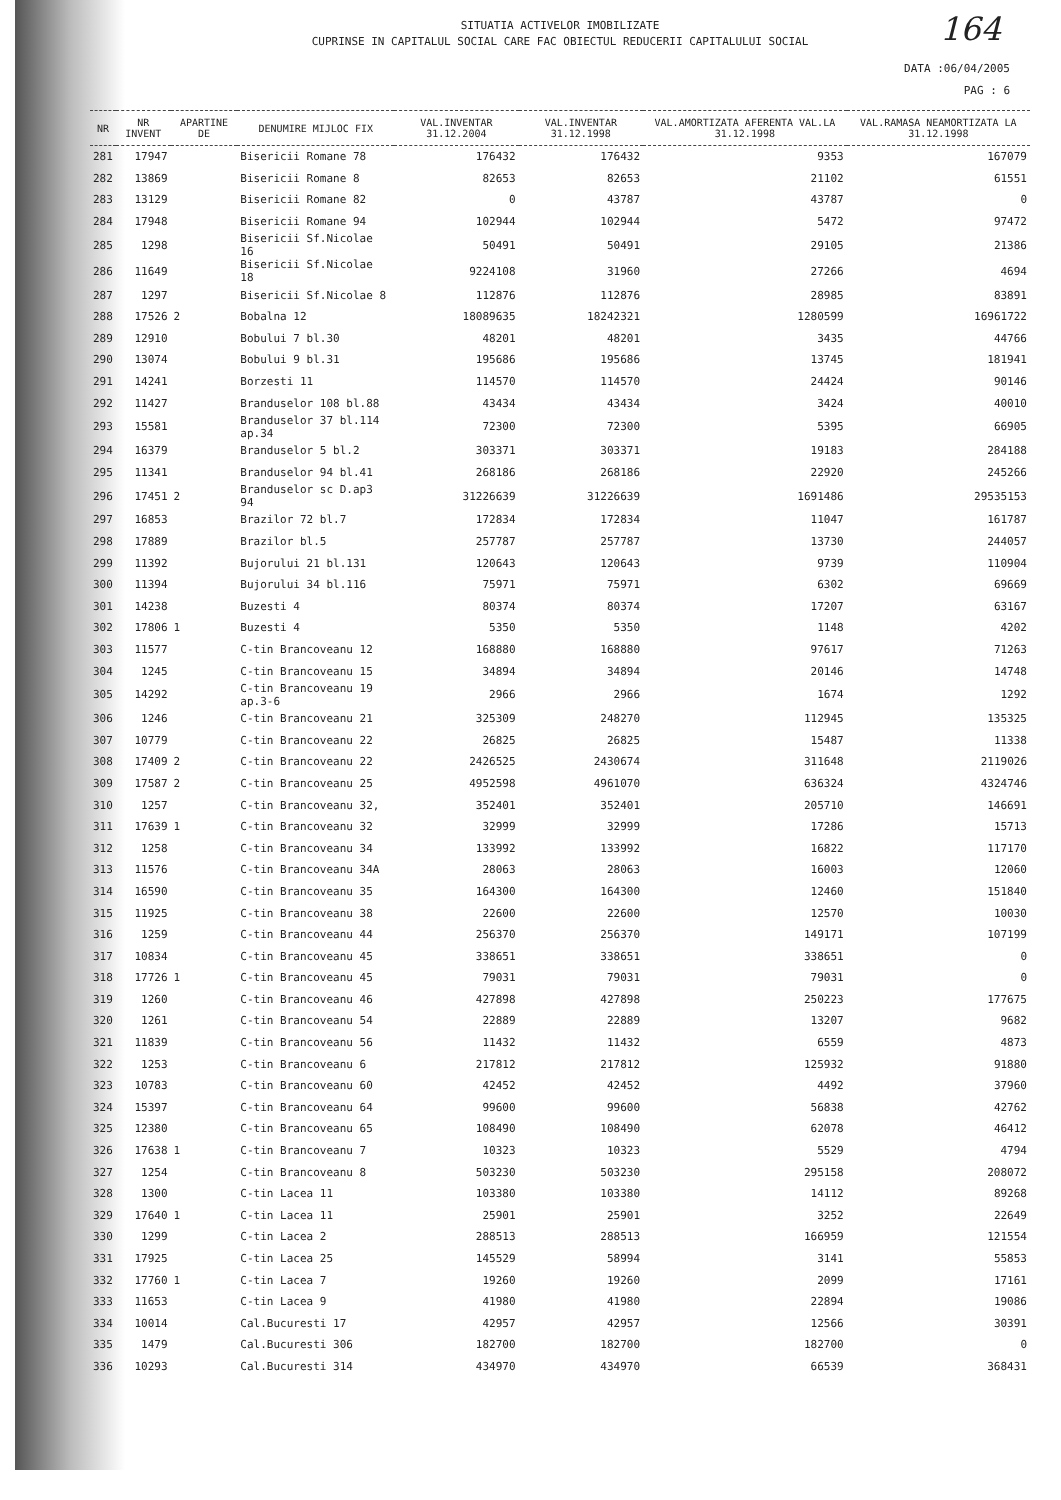164
SITUATIA ACTIVELOR IMOBILIZATE
CUPRINSE IN CAPITALUL SOCIAL CARE FAC OBIECTUL REDUCERII CAPITALULUI SOCIAL
DATA :06/04/2005
PAG : 6
| NR | NR INVENT | APARTINE DE | DENUMIRE MIJLOC FIX | VAL.INVENTAR 31.12.2004 | VAL.INVENTAR 31.12.1998 | VAL.AMORTIZATA AFERENTA VAL.LA 31.12.1998 | VAL.RAMASA NEAMORTIZATA LA 31.12.1998 |
| --- | --- | --- | --- | --- | --- | --- | --- |
| 281 | 17947 | | Bisericii Romane 78 | 176432 | 176432 | 9353 | 167079 |
| 282 | 13869 | | Bisericii Romane 8 | 82653 | 82653 | 21102 | 61551 |
| 283 | 13129 | | Bisericii Romane 82 | 0 | 43787 | 43787 | 0 |
| 284 | 17948 | | Bisericii Romane 94 | 102944 | 102944 | 5472 | 97472 |
| 285 | 1298 | | Bisericii Sf.Nicolae 16 | 50491 | 50491 | 29105 | 21386 |
| 286 | 11649 | | Bisericii Sf.Nicolae 18 | 9224108 | 31960 | 27266 | 4694 |
| 287 | 1297 | | Bisericii Sf.Nicolae 8 | 112876 | 112876 | 28985 | 83891 |
| 288 | 17526 | 2 | Bobalna 12 | 18089635 | 18242321 | 1280599 | 16961722 |
| 289 | 12910 | | Bobului 7 bl.30 | 48201 | 48201 | 3435 | 44766 |
| 290 | 13074 | | Bobului 9 bl.31 | 195686 | 195686 | 13745 | 181941 |
| 291 | 14241 | | Borzesti 11 | 114570 | 114570 | 24424 | 90146 |
| 292 | 11427 | | Branduselor 108 bl.88 | 43434 | 43434 | 3424 | 40010 |
| 293 | 15581 | | Branduselor 37 bl.114 ap.34 | 72300 | 72300 | 5395 | 66905 |
| 294 | 16379 | | Branduselor 5 bl.2 | 303371 | 303371 | 19183 | 284188 |
| 295 | 11341 | | Branduselor 94 bl.41 | 268186 | 268186 | 22920 | 245266 |
| 296 | 17451 | 2 | Branduselor sc D.ap3 94 | 31226639 | 31226639 | 1691486 | 29535153 |
| 297 | 16853 | | Brazilor 72 bl.7 | 172834 | 172834 | 11047 | 161787 |
| 298 | 17889 | | Brazilor bl.5 | 257787 | 257787 | 13730 | 244057 |
| 299 | 11392 | | Bujorului 21 bl.131 | 120643 | 120643 | 9739 | 110904 |
| 300 | 11394 | | Bujorului 34 bl.116 | 75971 | 75971 | 6302 | 69669 |
| 301 | 14238 | | Buzesti 4 | 80374 | 80374 | 17207 | 63167 |
| 302 | 17806 | 1 | Buzesti 4 | 5350 | 5350 | 1148 | 4202 |
| 303 | 11577 | | C-tin Brancoveanu 12 | 168880 | 168880 | 97617 | 71263 |
| 304 | 1245 | | C-tin Brancoveanu 15 | 34894 | 34894 | 20146 | 14748 |
| 305 | 14292 | | C-tin Brancoveanu 19 ap.3-6 | 2966 | 2966 | 1674 | 1292 |
| 306 | 1246 | | C-tin Brancoveanu 21 | 325309 | 248270 | 112945 | 135325 |
| 307 | 10779 | | C-tin Brancoveanu 22 | 26825 | 26825 | 15487 | 11338 |
| 308 | 17409 | 2 | C-tin Brancoveanu 22 | 2426525 | 2430674 | 311648 | 2119026 |
| 309 | 17587 | 2 | C-tin Brancoveanu 25 | 4952598 | 4961070 | 636324 | 4324746 |
| 310 | 1257 | | C-tin Brancoveanu 32, | 352401 | 352401 | 205710 | 146691 |
| 311 | 17639 | 1 | C-tin Brancoveanu 32 | 32999 | 32999 | 17286 | 15713 |
| 312 | 1258 | | C-tin Brancoveanu 34 | 133992 | 133992 | 16822 | 117170 |
| 313 | 11576 | | C-tin Brancoveanu 34A | 28063 | 28063 | 16003 | 12060 |
| 314 | 16590 | | C-tin Brancoveanu 35 | 164300 | 164300 | 12460 | 151840 |
| 315 | 11925 | | C-tin Brancoveanu 38 | 22600 | 22600 | 12570 | 10030 |
| 316 | 1259 | | C-tin Brancoveanu 44 | 256370 | 256370 | 149171 | 107199 |
| 317 | 10834 | | C-tin Brancoveanu 45 | 338651 | 338651 | 338651 | 0 |
| 318 | 17726 | 1 | C-tin Brancoveanu 45 | 79031 | 79031 | 79031 | 0 |
| 319 | 1260 | | C-tin Brancoveanu 46 | 427898 | 427898 | 250223 | 177675 |
| 320 | 1261 | | C-tin Brancoveanu 54 | 22889 | 22889 | 13207 | 9682 |
| 321 | 11839 | | C-tin Brancoveanu 56 | 11432 | 11432 | 6559 | 4873 |
| 322 | 1253 | | C-tin Brancoveanu 6 | 217812 | 217812 | 125932 | 91880 |
| 323 | 10783 | | C-tin Brancoveanu 60 | 42452 | 42452 | 4492 | 37960 |
| 324 | 15397 | | C-tin Brancoveanu 64 | 99600 | 99600 | 56838 | 42762 |
| 325 | 12380 | | C-tin Brancoveanu 65 | 108490 | 108490 | 62078 | 46412 |
| 326 | 17638 | 1 | C-tin Brancoveanu 7 | 10323 | 10323 | 5529 | 4794 |
| 327 | 1254 | | C-tin Brancoveanu 8 | 503230 | 503230 | 295158 | 208072 |
| 328 | 1300 | | C-tin Lacea 11 | 103380 | 103380 | 14112 | 89268 |
| 329 | 17640 | 1 | C-tin Lacea 11 | 25901 | 25901 | 3252 | 22649 |
| 330 | 1299 | | C-tin Lacea 2 | 288513 | 288513 | 166959 | 121554 |
| 331 | 17925 | | C-tin Lacea 25 | 145529 | 58994 | 3141 | 55853 |
| 332 | 17760 | 1 | C-tin Lacea 7 | 19260 | 19260 | 2099 | 17161 |
| 333 | 11653 | | C-tin Lacea 9 | 41980 | 41980 | 22894 | 19086 |
| 334 | 10014 | | Cal.Bucuresti 17 | 42957 | 42957 | 12566 | 30391 |
| 335 | 1479 | | Cal.Bucuresti 306 | 182700 | 182700 | 182700 | 0 |
| 336 | 10293 | | Cal.Bucuresti 314 | 434970 | 434970 | 66539 | 368431 |